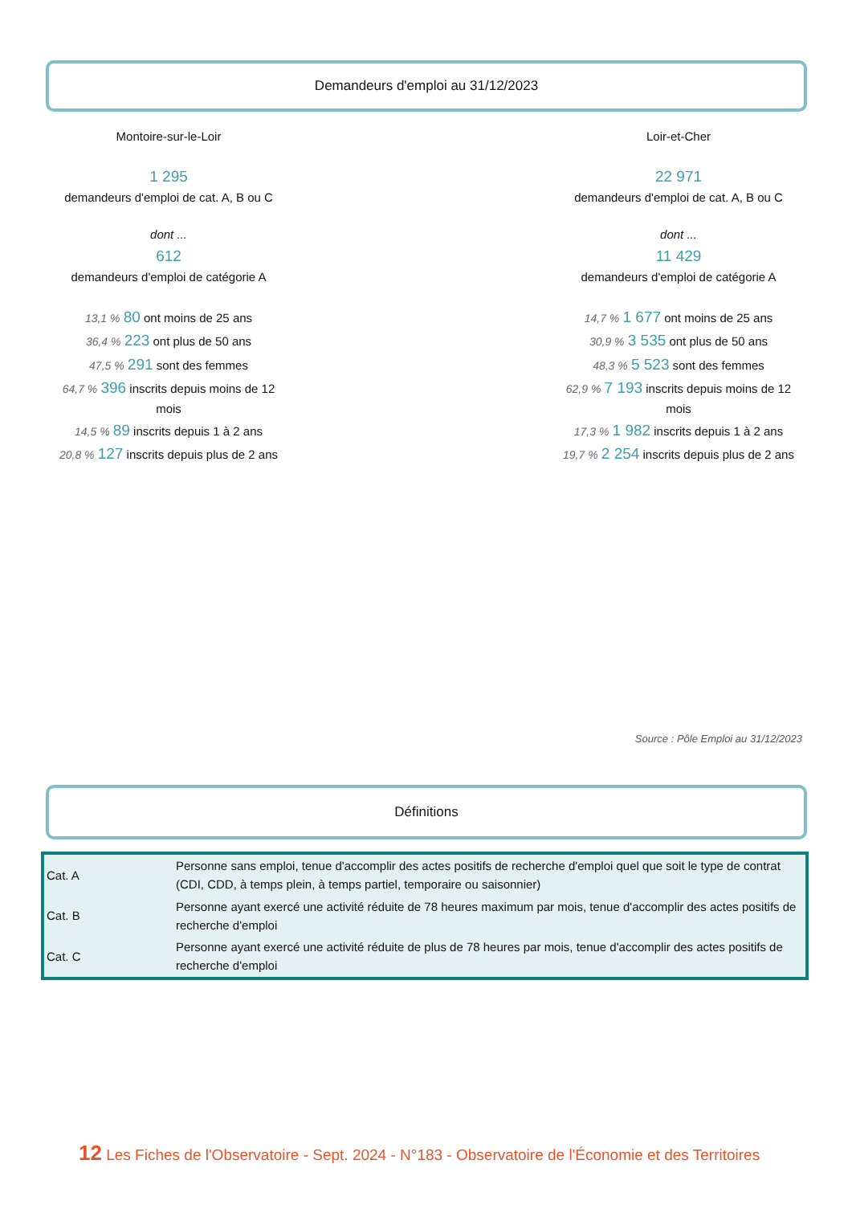Demandeurs d'emploi au 31/12/2023
Montoire-sur-le-Loir
1 295
demandeurs d'emploi de cat. A, B ou C
dont ...
612
demandeurs d'emploi de catégorie A
13,1 % 80 ont moins de 25 ans
36,4 % 223 ont plus de 50 ans
47,5 % 291 sont des femmes
64,7 % 396 inscrits depuis moins de 12 mois
14,5 % 89 inscrits depuis 1 à 2 ans
20,8 % 127 inscrits depuis plus de 2 ans
Loir-et-Cher
22 971
demandeurs d'emploi de cat. A, B ou C
dont ...
11 429
demandeurs d'emploi de catégorie A
14,7 % 1 677 ont moins de 25 ans
30,9 % 3 535 ont plus de 50 ans
48,3 % 5 523 sont des femmes
62,9 % 7 193 inscrits depuis moins de 12 mois
17,3 % 1 982 inscrits depuis 1 à 2 ans
19,7 % 2 254 inscrits depuis plus de 2 ans
Source : Pôle Emploi au 31/12/2023
Définitions
| Cat. A | Personne sans emploi, tenue d'accomplir des actes positifs de recherche d'emploi quel que soit le type de contrat (CDI, CDD, à temps plein, à temps partiel, temporaire ou saisonnier) |
| Cat. B | Personne ayant exercé une activité réduite de 78 heures maximum par mois, tenue d'accomplir des actes positifs de recherche d'emploi |
| Cat. C | Personne ayant exercé une activité réduite de plus de 78 heures par mois, tenue d'accomplir des actes positifs de recherche d'emploi |
12 Les Fiches de l'Observatoire - Sept. 2024 - N°183 - Observatoire de l'Économie et des Territoires